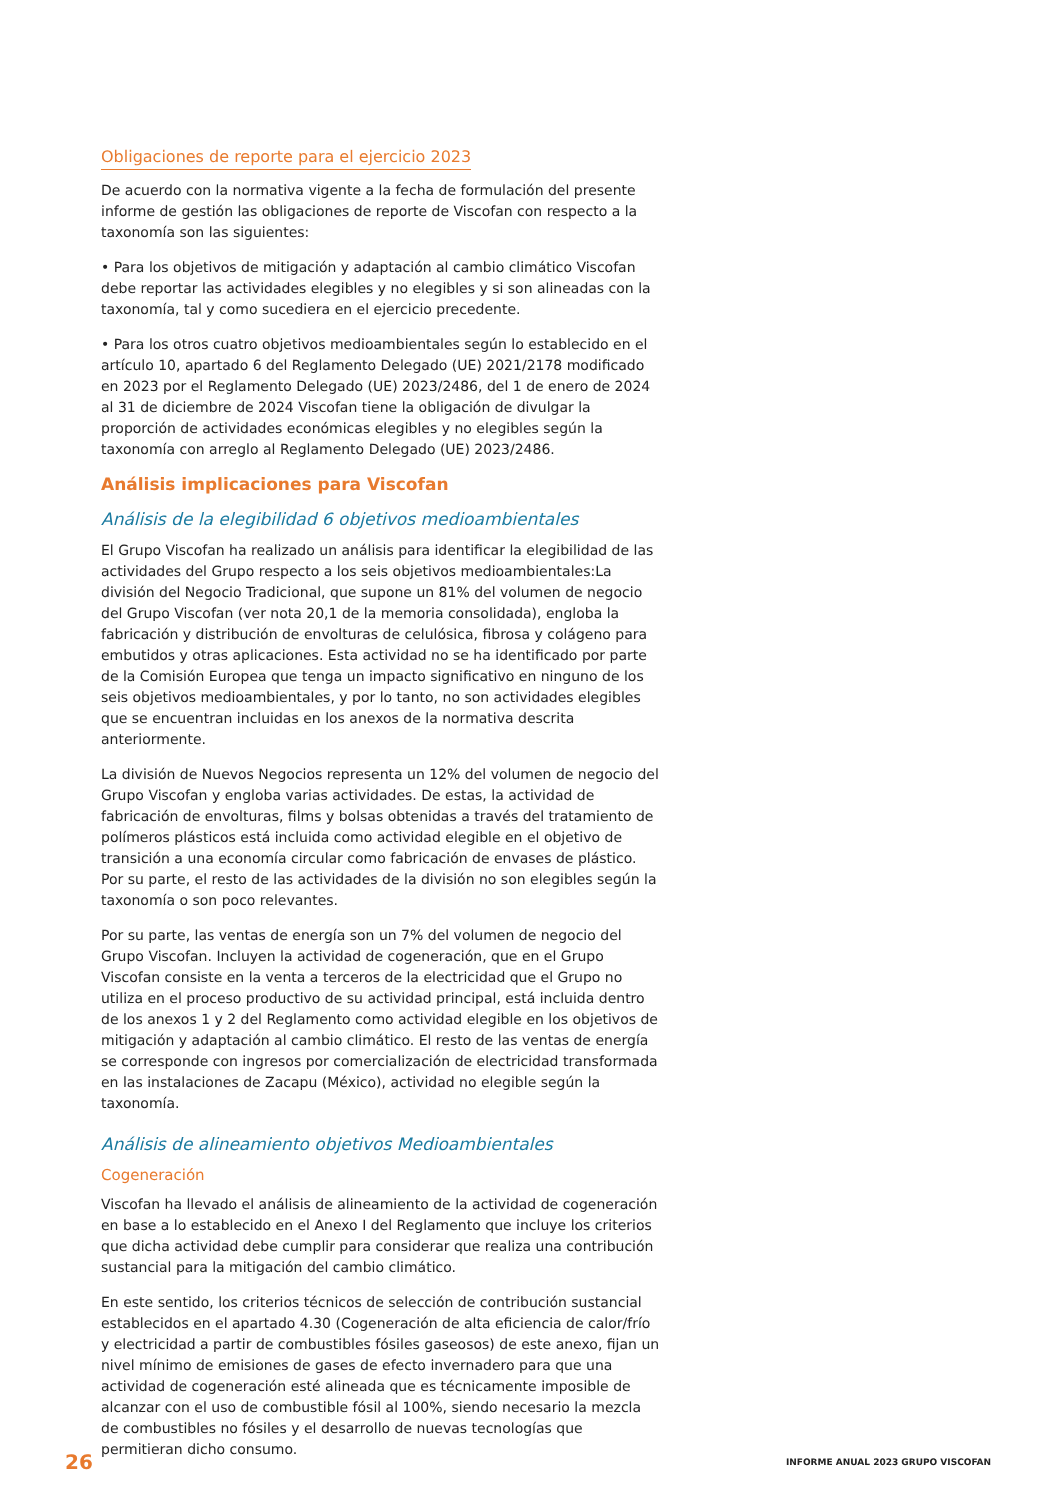Obligaciones de reporte para el ejercicio 2023
De acuerdo con la normativa vigente a la fecha de formulación del presente informe de gestión las obligaciones de reporte de Viscofan con respecto a la taxonomía son las siguientes:
• Para los objetivos de mitigación y adaptación al cambio climático Viscofan debe reportar las actividades elegibles y no elegibles y si son alineadas con la taxonomía, tal y como sucediera en el ejercicio precedente.
• Para los otros cuatro objetivos medioambientales según lo establecido en el artículo 10, apartado 6 del Reglamento Delegado (UE) 2021/2178 modificado en 2023 por el Reglamento Delegado (UE) 2023/2486, del 1 de enero de 2024 al 31 de diciembre de 2024 Viscofan tiene la obligación de divulgar la proporción de actividades económicas elegibles y no elegibles según la taxonomía con arreglo al Reglamento Delegado (UE) 2023/2486.
Análisis implicaciones para Viscofan
Análisis de la elegibilidad 6 objetivos medioambientales
El Grupo Viscofan ha realizado un análisis para identificar la elegibilidad de las actividades del Grupo respecto a los seis objetivos medioambientales:La división del Negocio Tradicional, que supone un 81% del volumen de negocio del Grupo Viscofan (ver nota 20,1 de la memoria consolidada), engloba la fabricación y distribución de envolturas de celulósica, fibrosa y colágeno para embutidos y otras aplicaciones. Esta actividad no se ha identificado por parte de la Comisión Europea que tenga un impacto significativo en ninguno de los seis objetivos medioambientales, y por lo tanto, no son actividades elegibles que se encuentran incluidas en los anexos de la normativa descrita anteriormente.
La división de Nuevos Negocios representa un 12% del volumen de negocio del Grupo Viscofan y engloba varias actividades. De estas, la actividad de fabricación de envolturas, films y bolsas obtenidas a través del tratamiento de polímeros plásticos está incluida como actividad elegible en el objetivo de transición a una economía circular como fabricación de envases de plástico. Por su parte, el resto de las actividades de la división no son elegibles según la taxonomía o son poco relevantes.
Por su parte, las ventas de energía son un 7% del volumen de negocio del Grupo Viscofan. Incluyen la actividad de cogeneración, que en el Grupo Viscofan consiste en la venta a terceros de la electricidad que el Grupo no utiliza en el proceso productivo de su actividad principal, está incluida dentro de los anexos 1 y 2 del Reglamento como actividad elegible en los objetivos de mitigación y adaptación al cambio climático. El resto de las ventas de energía se corresponde con ingresos por comercialización de electricidad transformada en las instalaciones de Zacapu (México), actividad no elegible según la taxonomía.
Análisis de alineamiento objetivos Medioambientales
Cogeneración
Viscofan ha llevado el análisis de alineamiento de la actividad de cogeneración en base a lo establecido en el Anexo I del Reglamento que incluye los criterios que dicha actividad debe cumplir para considerar que realiza una contribución sustancial para la mitigación del cambio climático.
En este sentido, los criterios técnicos de selección de contribución sustancial establecidos en el apartado 4.30 (Cogeneración de alta eficiencia de calor/frío y electricidad a partir de combustibles fósiles gaseosos) de este anexo, fijan un nivel mínimo de emisiones de gases de efecto invernadero para que una actividad de cogeneración esté alineada que es técnicamente imposible de alcanzar con el uso de combustible fósil al 100%, siendo necesario la mezcla de combustibles no fósiles y el desarrollo de nuevas tecnologías que permitieran dicho consumo.
26 INFORME ANUAL 2023 GRUPO VISCOFAN